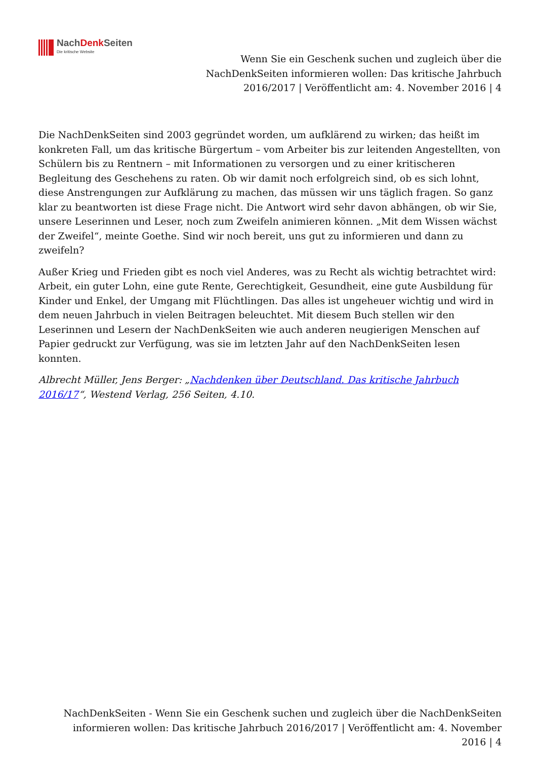NachDenk Seiten
Die kritische Website
Wenn Sie ein Geschenk suchen und zugleich über die NachDenkSeiten informieren wollen: Das kritische Jahrbuch 2016/2017 | Veröffentlicht am: 4. November 2016 | 4
Die NachDenkSeiten sind 2003 gegründet worden, um aufklärend zu wirken; das heißt im konkreten Fall, um das kritische Bürgertum – vom Arbeiter bis zur leitenden Angestellten, von Schülern bis zu Rentnern – mit Informationen zu versorgen und zu einer kritischeren Begleitung des Geschehens zu raten. Ob wir damit noch erfolgreich sind, ob es sich lohnt, diese Anstrengungen zur Aufklärung zu machen, das müssen wir uns täglich fragen. So ganz klar zu beantworten ist diese Frage nicht. Die Antwort wird sehr davon abhängen, ob wir Sie, unsere Leserinnen und Leser, noch zum Zweifeln animieren können. „Mit dem Wissen wächst der Zweifel“, meinte Goethe. Sind wir noch bereit, uns gut zu informieren und dann zu zweifeln?
Außer Krieg und Frieden gibt es noch viel Anderes, was zu Recht als wichtig betrachtet wird: Arbeit, ein guter Lohn, eine gute Rente, Gerechtigkeit, Gesundheit, eine gute Ausbildung für Kinder und Enkel, der Umgang mit Flüchtlingen. Das alles ist ungeheuer wichtig und wird in dem neuen Jahrbuch in vielen Beitragen beleuchtet. Mit diesem Buch stellen wir den Leserinnen und Lesern der NachDenkSeiten wie auch anderen neugierigen Menschen auf Papier gedruckt zur Verfügung, was sie im letzten Jahr auf den NachDenkSeiten lesen konnten.
Albrecht Müller, Jens Berger: „Nachdenken über Deutschland. Das kritische Jahrbuch 2016/17“, Westend Verlag, 256 Seiten, 4.10.
NachDenkSeiten - Wenn Sie ein Geschenk suchen und zugleich über die NachDenkSeiten informieren wollen: Das kritische Jahrbuch 2016/2017 | Veröffentlicht am: 4. November 2016 | 4